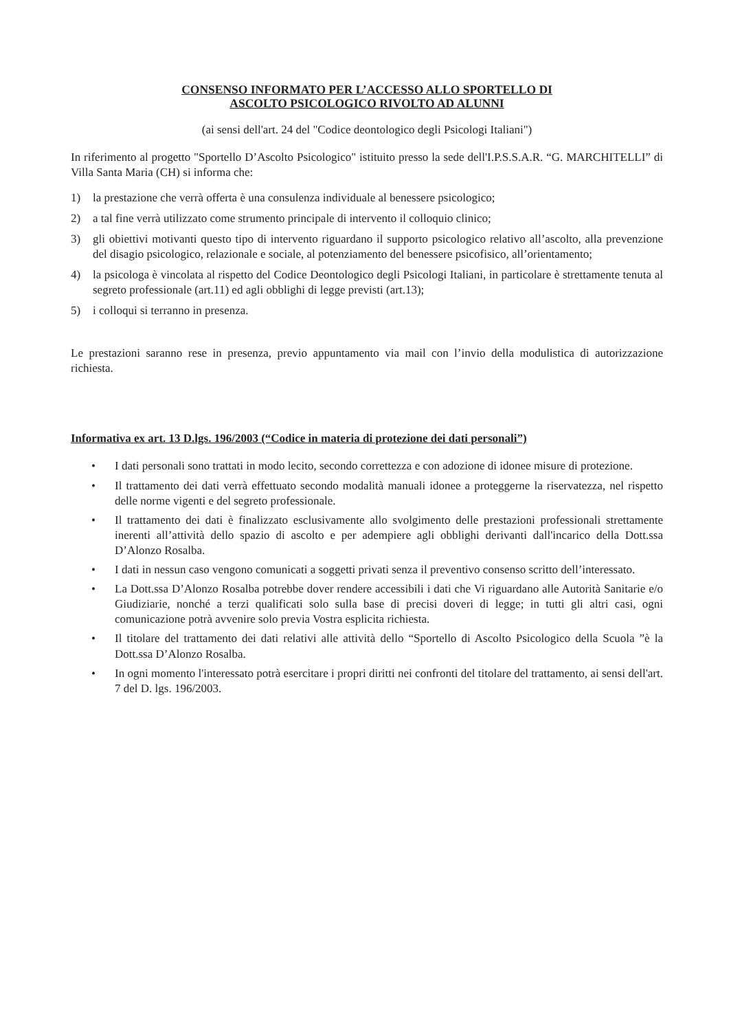CONSENSO INFORMATO PER L’ACCESSO ALLO SPORTELLO DI
ASCOLTO PSICOLOGICO RIVOLTO AD ALUNNI
(ai sensi dell'art. 24 del "Codice deontologico degli Psicologi Italiani")
In riferimento al progetto "Sportello D’Ascolto Psicologico" istituito presso la sede dell'I.P.S.S.A.R. “G. MARCHITELLI” di Villa Santa Maria (CH) si informa che:
1) la prestazione che verrà offerta è una consulenza individuale al benessere psicologico;
2) a tal fine verrà utilizzato come strumento principale di intervento il colloquio clinico;
3) gli obiettivi motivanti questo tipo di intervento riguardano il supporto psicologico relativo all’ascolto, alla prevenzione del disagio psicologico, relazionale e sociale, al potenziamento del benessere psicofisico, all’orientamento;
4) la psicologa è vincolata al rispetto del Codice Deontologico degli Psicologi Italiani, in particolare è strettamente tenuta al segreto professionale (art.11) ed agli obblighi di legge previsti (art.13);
5) i colloqui si terranno in presenza.
Le prestazioni saranno rese in presenza, previo appuntamento via mail con l’invio della modulistica di autorizzazione richiesta.
Informativa ex art. 13 D.lgs. 196/2003 (“Codice in materia di protezione dei dati personali”)
• I dati personali sono trattati in modo lecito, secondo correttezza e con adozione di idonee misure di protezione.
• Il trattamento dei dati verrà effettuato secondo modalità manuali idonee a proteggerne la riservatezza, nel rispetto delle norme vigenti e del segreto professionale.
• Il trattamento dei dati è finalizzato esclusivamente allo svolgimento delle prestazioni professionali strettamente inerenti all’attività dello spazio di ascolto e per adempiere agli obblighi derivanti dall'incarico della Dott.ssa D’Alonzo Rosalba.
• I dati in nessun caso vengono comunicati a soggetti privati senza il preventivo consenso scritto dell’interessato.
• La Dott.ssa D’Alonzo Rosalba potrebbe dover rendere accessibili i dati che Vi riguardano alle Autorità Sanitarie e/o Giudiziarie, nonché a terzi qualificati solo sulla base di precisi doveri di legge; in tutti gli altri casi, ogni comunicazione potrà avvenire solo previa Vostra esplicita richiesta.
• Il titolare del trattamento dei dati relativi alle attività dello “Sportello di Ascolto Psicologico della Scuola ”è la Dott.ssa D’Alonzo Rosalba.
• In ogni momento l'interessato potrà esercitare i propri diritti nei confronti del titolare del trattamento, ai sensi dell'art. 7 del D. lgs. 196/2003.